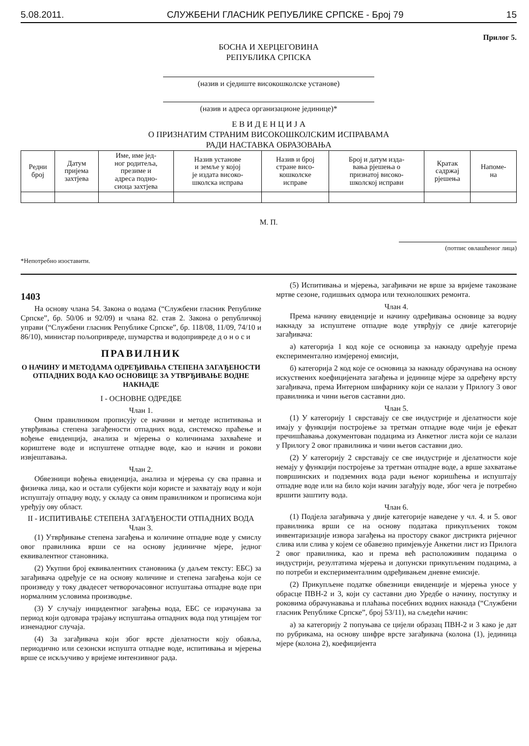5.08.2011. СЛУЖБЕНИ ГЛАСНИК РЕПУБЛИКЕ СРПСКЕ - Број 79 15
Прилог 5.
БОСНА И ХЕРЦЕГОВИНА
РЕПУБЛИКА СРПСКА
(назив и сједиште високошколске установе)
(назив и адреса организационе јединице)*
Е В И Д Е Н Ц И Ј А
О ПРИЗНАТИМ СТРАНИМ ВИСОКОШКОЛСКИМ ИСПРАВАМА
РАДИ НАСТАВКА ОБРАЗОВАЊА
| Редни број | Датум пријема захтјева | Име, име јед- ног родитеља, презиме и адреса подно- сиоца захтјева | Назив установе и земље у којој је издата високо- школска исправа | Назив и број стране висо- кошколске исправе | Број и датум изда- вања рјешења о признатој високо- школској исправи | Кратак садржај рјешења | Напоме- на |
| --- | --- | --- | --- | --- | --- | --- | --- |
М. П.
(потпис овлашћеног лица)
*Непотребно изоставити.
1403
На основу члана 54. Закона о водама (“Службени гласник Републике Српске”, бр. 50/06 и 92/09) и члана 82. став 2. Закона о републичкој управи (“Службени гласник Републике Српске”, бр. 118/08, 11/09, 74/10 и 86/10), министар пољопривреде, шумарства и водопривреде д о н о с и
ПРАВИЛНИК
О НАЧИНУ И МЕТОДАМА ОДРЕЂИВАЊА СТЕПЕНА ЗАГАЂЕНОСТИ ОТПАДНИХ ВОДА КАО ОСНОВИЦЕ ЗА УТВРЂИВАЊЕ ВОДНЕ НАКНАДЕ
I - ОСНОВНЕ ОДРЕДБЕ
Члан 1.
Овим правилником прописују се начини и методе испитивања и утврђивања степена загађености отпадних вода, системско праћење и вођење евиденција, анализа и мјерења о количинама захваћене и кориштене воде и испуштене отпадне воде, као и начин и рокови извјештавања.
Члан 2.
Обвезници вођења евиденција, анализа и мјерења су сва правна и физичка лица, као и остали субјекти који користе и захватају воду и који испуштају отпадну воду, у складу са овим правилником и прописима који уређују ову област.
II - ИСПИТИВАЊЕ СТЕПЕНА ЗАГАЂЕНОСТИ ОТПАДНИХ ВОДА
Члан 3.
(1) Утврђивање степена загађења и количине отпадне воде у смислу овог правилника врши се на основу јединичне мјере, једног еквивалентног становника.
(2) Укупни број еквивалентних становника (у даљем тексту: ЕБС) за загађивача одређује се на основу количине и степена загађења који се произведу у току двадесет четворочасовног испуштања отпадне воде при нормалним условима производње.
(3) У случају инцидентног загађења вода, ЕБС се израчунава за период који одговара трајању испуштања отпадних вода под утицајем тог изненадног случаја.
(4) За загађивача који због врсте дјелатности коју обавља, периодично или сезонски испушта отпадне воде, испитивања и мјерења врше се искључиво у вријеме интензивног рада.
(5) Испитивања и мјерења, загађивачи не врше за вријеме такозване мртве сезоне, годишњих одмора или технолошких ремонта.
Члан 4.
Према начину евиденције и начину одређивања основице за водну накнаду за испуштене отпадне воде утврђују се двије категорије загађивача:
а) категорија 1 код које се основица за накнаду одређује према експериментално измјереној емисији,
б) категорија 2 код које се основица за накнаду обрачунава на основу искуствених коефицијената загађења и јединице мјере за одређену врсту загађивача, према Интерном шифарнику који се налази у Прилогу 3 овог правилника и чини његов саставни дио.
Члан 5.
(1) У категорију 1 сврставају се све индустрије и дјелатности које имају у функцији постројење за третман отпадне воде чији је ефекат пречишћавања документован подацима из Анкетног листа који се налази у Прилогу 2 овог правилника и чини његов саставни дио.
(2) У категорију 2 сврставају се све индустрије и дјелатности које немају у функцији постројење за третман отпадне воде, а врше захватање површинских и подземних вода ради њеног коришћења и испуштају отпадне воде или на било који начин загађују воде, због чега је потребно вршити заштиту вода.
Члан 6.
(1) Подјела загађивача у двије категорије наведене у чл. 4. и 5. овог правилника врши се на основу података прикупљених током инвентаризације извора загађења на простору сваког дистрикта ријечног слива или слива у којем се обавезно примјењује Анкетни лист из Прилога 2 овог правилника, као и према већ расположивим подацима о индустрији, резултатима мјерења и допунски прикупљеним подацима, а по потреби и експерименталним одређивањем дневне емисије.
(2) Прикупљене податке обвезници евиденције и мјерења уносе у обрасце ПВН-2 и 3, који су саставни дио Уредбе о начину, поступку и роковима обрачунавања и плаћања посебних водних накнада (“Службени гласник Републике Српске”, број 53/11), на сљедећи начин:
а) за категорију 2 попуњава се цијели образац ПВН-2 и 3 како је дат по рубрикама, на основу шифре врсте загађивача (колона (1), јединица мјере (колона 2), коефицијента